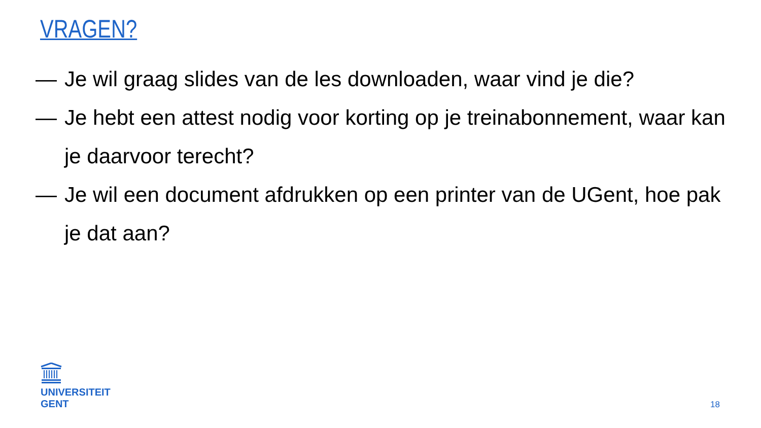VRAGEN?
— Je wil graag slides van de les downloaden, waar vind je die?
— Je hebt een attest nodig voor korting op je treinabonnement, waar kan je daarvoor terecht?
— Je wil een document afdrukken op een printer van de UGent, hoe pak je dat aan?
UNIVERSITEIT
GENT
18